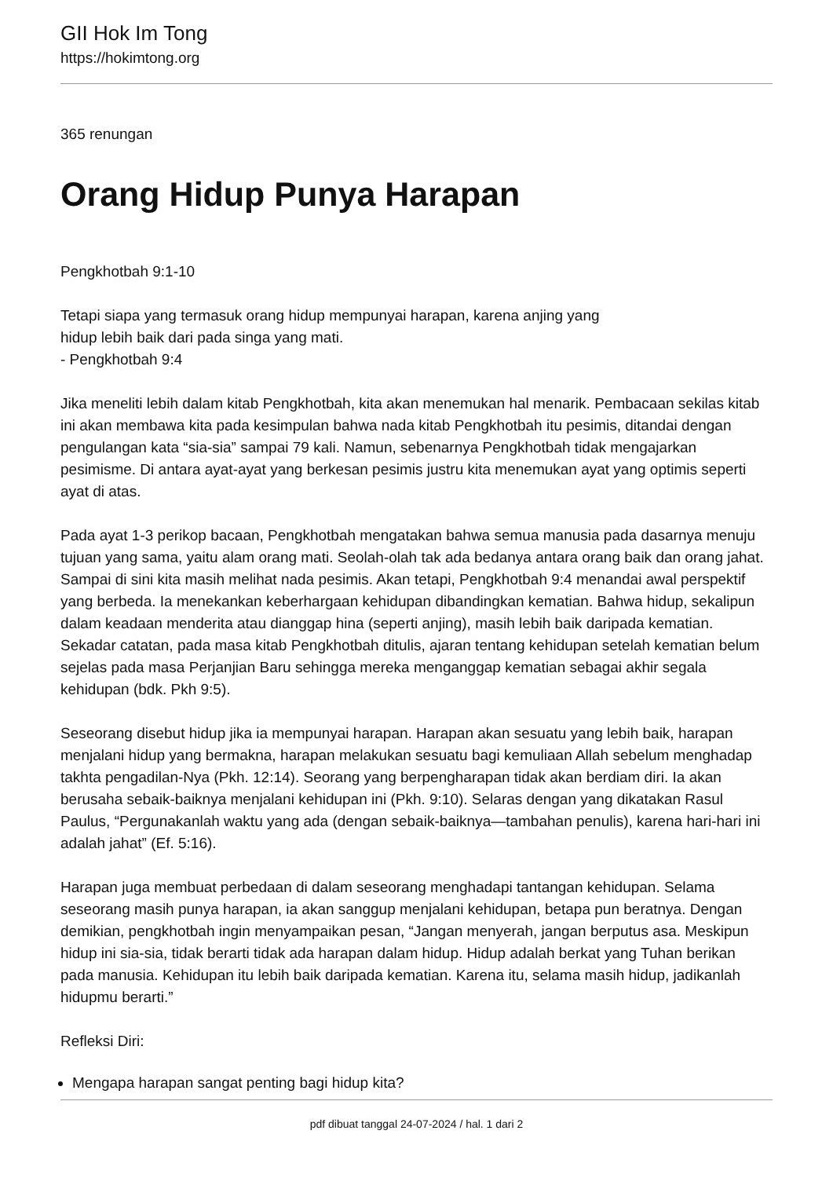GII Hok Im Tong
https://hokimtong.org
365 renungan
Orang Hidup Punya Harapan
Pengkhotbah 9:1-10
Tetapi siapa yang termasuk orang hidup mempunyai harapan, karena anjing yang
hidup lebih baik dari pada singa yang mati.
- Pengkhotbah 9:4
Jika meneliti lebih dalam kitab Pengkhotbah, kita akan menemukan hal menarik. Pembacaan sekilas kitab ini akan membawa kita pada kesimpulan bahwa nada kitab Pengkhotbah itu pesimis, ditandai dengan pengulangan kata “sia-sia” sampai 79 kali. Namun, sebenarnya Pengkhotbah tidak mengajarkan pesimisme. Di antara ayat-ayat yang berkesan pesimis justru kita menemukan ayat yang optimis seperti ayat di atas.
Pada ayat 1-3 perikop bacaan, Pengkhotbah mengatakan bahwa semua manusia pada dasarnya menuju tujuan yang sama, yaitu alam orang mati. Seolah-olah tak ada bedanya antara orang baik dan orang jahat. Sampai di sini kita masih melihat nada pesimis. Akan tetapi, Pengkhotbah 9:4 menandai awal perspektif yang berbeda. Ia menekankan keberhargaan kehidupan dibandingkan kematian. Bahwa hidup, sekalipun dalam keadaan menderita atau dianggap hina (seperti anjing), masih lebih baik daripada kematian. Sekadar catatan, pada masa kitab Pengkhotbah ditulis, ajaran tentang kehidupan setelah kematian belum sejelas pada masa Perjanjian Baru sehingga mereka menganggap kematian sebagai akhir segala kehidupan (bdk. Pkh 9:5).
Seseorang disebut hidup jika ia mempunyai harapan. Harapan akan sesuatu yang lebih baik, harapan menjalani hidup yang bermakna, harapan melakukan sesuatu bagi kemuliaan Allah sebelum menghadap takhta pengadilan-Nya (Pkh. 12:14). Seorang yang berpengharapan tidak akan berdiam diri. Ia akan berusaha sebaik-baiknya menjalani kehidupan ini (Pkh. 9:10). Selaras dengan yang dikatakan Rasul Paulus, “Pergunakanlah waktu yang ada (dengan sebaik-baiknya—tambahan penulis), karena hari-hari ini adalah jahat” (Ef. 5:16).
Harapan juga membuat perbedaan di dalam seseorang menghadapi tantangan kehidupan. Selama seseorang masih punya harapan, ia akan sanggup menjalani kehidupan, betapa pun beratnya. Dengan demikian, pengkhotbah ingin menyampaikan pesan, “Jangan menyerah, jangan berputus asa. Meskipun hidup ini sia-sia, tidak berarti tidak ada harapan dalam hidup. Hidup adalah berkat yang Tuhan berikan pada manusia. Kehidupan itu lebih baik daripada kematian. Karena itu, selama masih hidup, jadikanlah hidupmu berarti.”
Refleksi Diri:
Mengapa harapan sangat penting bagi hidup kita?
pdf dibuat tanggal 24-07-2024 / hal. 1 dari 2